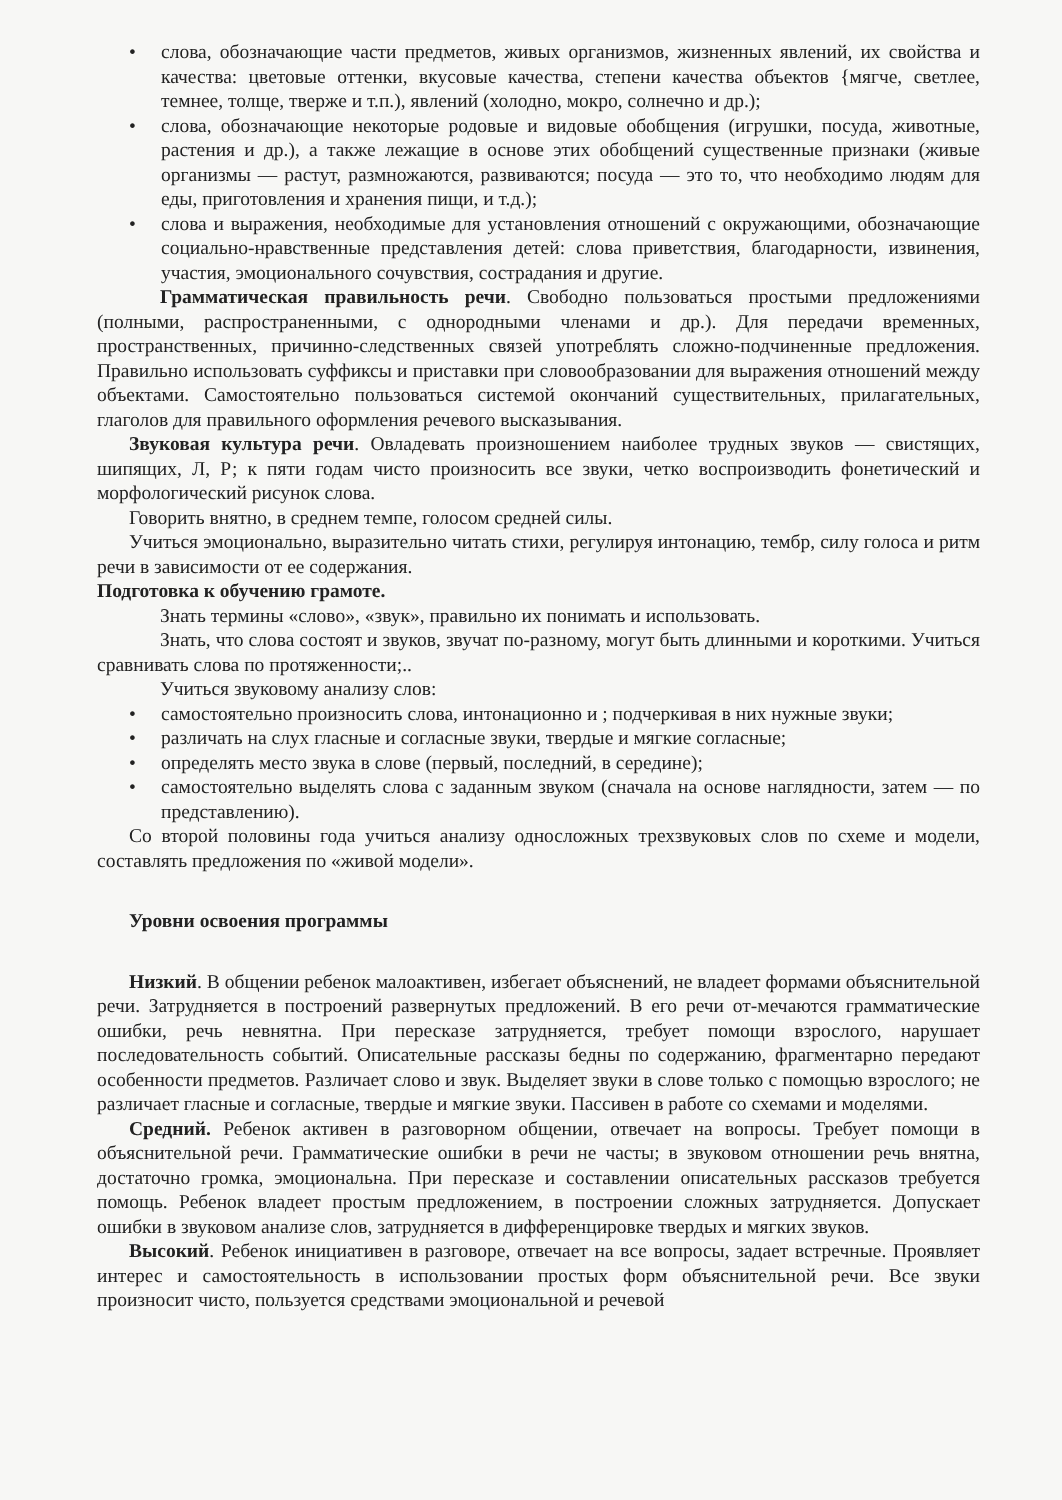• слова, обозначающие части предметов, живых организмов, жизненных явлений, их свойства и качества: цветовые оттенки, вкусовые качества, степени качества объектов {мягче, светлее, темнее, толще, тверже и т.п.), явлений (холодно, мокро, солнечно и др.);
• слова, обозначающие некоторые родовые и видовые обобщения (игрушки, посуда, животные, растения и др.), а также лежащие в основе этих обобщений существенные признаки (живые организмы — растут, размножаются, развиваются; посуда — это то, что необходимо людям для еды, приготовления и хранения пищи, и т.д.);
• слова и выражения, необходимые для установления отношений с окружающими, обозначающие социально-нравственные представления детей: слова приветствия, благодарности, извинения, участия, эмоционального сочувствия, сострадания и другие.
Грамматическая правильность речи. Свободно пользоваться простыми предложениями (полными, распространенными, с однородными членами и др.). Для передачи временных, пространственных, причинно-следственных связей употреблять сложно-подчиненные предложения. Правильно использовать суффиксы и приставки при словообразовании для выражения отношений между объектами. Самостоятельно пользоваться системой окончаний существительных, прилагательных, глаголов для правильного оформления речевого высказывания.
Звуковая культура речи. Овладевать произношением наиболее трудных звуков — свистящих, шипящих, Л, Р; к пяти годам чисто произносить все звуки, четко воспроизводить фонетический и морфологический рисунок слова.
Говорить внятно, в среднем темпе, голосом средней силы.
Учиться эмоционально, выразительно читать стихи, регулируя интонацию, тембр, силу голоса и ритм речи в зависимости от ее содержания.
Подготовка к обучению грамоте.
Знать термины «слово», «звук», правильно их понимать и использовать.
Знать, что слова состоят и звуков, звучат по-разному, могут быть длинными и короткими. Учиться сравнивать слова по протяженности;..
Учиться звуковому анализу слов:
• самостоятельно произносить слова, интонационно и ; подчеркивая в них нужные звуки;
• различать на слух гласные и согласные звуки, твердые и мягкие согласные;
• определять место звука в слове (первый, последний, в середине);
• самостоятельно выделять слова с заданным звуком (сначала на основе наглядности, затем — по представлению).
Со второй половины года учиться анализу односложных трехзвуковых слов по схеме и модели, составлять предложения по «живой модели».
Уровни освоения программы
Низкий. В общении ребенок малоактивен, избегает объяснений, не владеет формами объяснительной речи. Затрудняется в построений развернутых предложений. В его речи от-мечаются грамматические ошибки, речь невнятна. При пересказе затрудняется, требует помощи взрослого, нарушает последовательность событий. Описательные рассказы бедны по содержанию, фрагментарно передают особенности предметов. Различает слово и звук. Выделяет звуки в слове только с помощью взрослого; не различает гласные и согласные, твердые и мягкие звуки. Пассивен в работе со схемами и моделями.
Средний. Ребенок активен в разговорном общении, отвечает на вопросы. Требует помощи в объяснительной речи. Грамматические ошибки в речи не часты; в звуковом отношении речь внятна, достаточно громка, эмоциональна. При пересказе и составлении описательных рассказов требуется помощь. Ребенок владеет простым предложением, в построении сложных затрудняется. Допускает ошибки в звуковом анализе слов, затрудняется в дифференцировке твердых и мягких звуков.
Высокий. Ребенок инициативен в разговоре, отвечает на все вопросы, задает встречные. Проявляет интерес и самостоятельность в использовании простых форм объяснительной речи. Все звуки произносит чисто, пользуется средствами эмоциональной и речевой